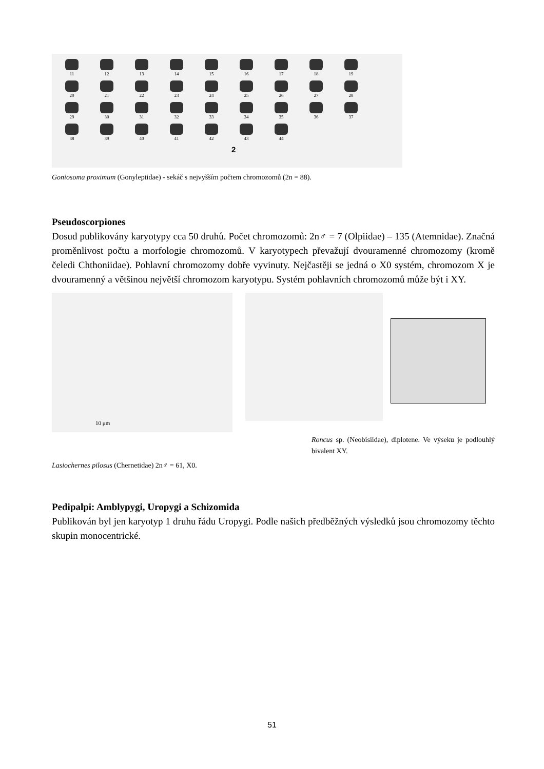11 12 13 14 15 16 17 18 19 20 21 22 23 24 25 26 27 28 29 30 31 32 33 34 35 36 37 38 39 40 41 42 43 44 2
Goniosoma proximum (Gonyleptidae) - sekáč s nejvyšším počtem chromozomů (2n = 88).
Pseudoscorpiones
Dosud publikovány karyotypy cca 50 druhů. Počet chromozomů: 2n♂ = 7 (Olpiidae) – 135 (Atemnidae). Značná proměnlivost počtu a morfologie chromozomů. V karyotypech převažují dvouramenné chromozomy (kromě čeledi Chthoniidae). Pohlavní chromozomy dobře vyvinuty. Nejčastěji se jedná o X0 systém, chromozom X je dvouramenný a většinou největší chromozom karyotypu. Systém pohlavních chromozomů může být i XY.
10 μm
Lasiochernes pilosus (Chernetidae) 2n♂ = 61, X0.
Roncus sp. (Neobisiidae), diplotene. Ve výseku je podlouhlý bivalent XY.
Pedipalpi: Amblypygi, Uropygi a Schizomida
Publikován byl jen karyotyp 1 druhu řádu Uropygi. Podle našich předběžných výsledků jsou chromozomy těchto skupin monocentrické.
51